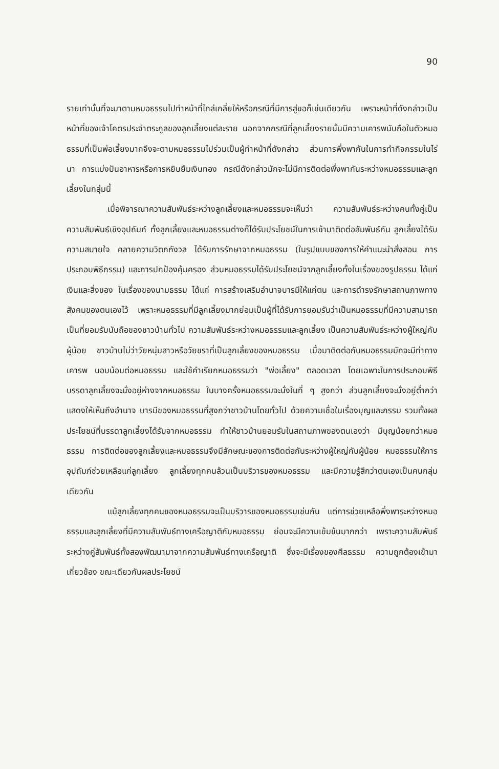90
รายเท่านั้นที่จะมาตามหมอธรรมไปทำหน้าที่ไกล่เกลี่ยให้หรือกรณีที่มีการสู่ขอก็เช่นเดียวกัน เพราะหน้าที่ดังกล่าวเป็นหน้าที่ของเจ้าโคตรประจำตระกูลของลูกเลี้ยงแต่ละราย นอกจากกรณีที่ลูกเลี้ยงรายนั้นมีความเคารพนับถือในตัวหมอธรรมที่เป็นพ่อเลี้ยงมากจึงจะตามหมอธรรมไปร่วมเป็นผู้ทำหน้าที่ดังกล่าว ส่วนการพึ่งพากันในการทำกิจกรรมในไร่นา การแบ่งปันอาหารหรือการหยิบยืมเงินทอง กรณีดังกล่าวมักจะไม่มีการติดต่อพึ่งพากันระหว่างหมอธรรมและลูกเลี้ยงในกลุ่มนี้
เมื่อพิจารณาความสัมพันธ์ระหว่างลูกเลี้ยงและหมอธรรมจะเห็นว่า ความสัมพันธ์ระหว่างคนทั้งคู่เป็นความสัมพันธ์เชิงอุปถัมภ์ ทั้งลูกเลี้ยงและหมอธรรมต่างก็ได้รับประโยชน์ในการเข้ามาติดต่อสัมพันธ์กัน ลูกเลี้ยงได้รับความสบายใจ คลายความวิตกกังวล ได้รับการรักษาจากหมอธรรม (ในรูปแบบของการให้คำแนะนำสั่งสอน การประกอบพิธีกรรม) และการปกป้องคุ้มครอง ส่วนหมอธรรมได้รับประโยชน์จากลูกเลี้ยงทั้งในเรื่องของรูปธรรม ได้แก่ เงินและสิ่งของ ในเรื่องของนามธรรม ได้แก่ การสร้างเสริมอำนาจบารมีให้แก่ตน และการดำรงรักษาสถานภาพทางสังคมของตนเองไว้ เพราะหมอธรรมที่มีลูกเลี้ยงมากย่อมเป็นผู้ที่ได้รับการยอมรับว่าเป็นหมอธรรมที่มีความสามารถเป็นที่ยอมรับนับถือของชาวบ้านทั่วไป ความสัมพันธ์ระหว่างหมอธรรมและลูกเลี้ยง เป็นความสัมพันธ์ระหว่างผู้ใหญ่กับผู้น้อย ชาวบ้านไม่ว่าวัยหนุ่มสาวหรือวัยชราที่เป็นลูกเลี้ยงของหมอธรรม เมื่อมาติดต่อกับหมอธรรมมักจะมีท่าทางเคารพ นอบน้อมต่อหมอธรรม และใช้คำเรียกหมอธรรมว่า "พ่อเลี้ยง" ตลอดเวลา โดยเฉพาะในการประกอบพิธี บรรดาลูกเลี้ยงจะนั่งอยู่ห่างจากหมอธรรม ในบางครั้งหมอธรรมจะนั่งในที่ ๆ สูงกว่า ส่วนลูกเลี้ยงจะนั่งอยู่ต่ำกว่า แสดงให้เห็นถึงอำนาจ บารมีของหมอธรรมที่สูงกว่าชาวบ้านโดยทั่วไป ด้วยความเชื่อในเรื่องบุญและกรรม รวมทั้งผลประโยชน์ที่บรรดาลูกเลี้ยงได้รับจากหมอธรรม ทำให้ชาวบ้านยอมรับในสถานภาพของตนเองว่า มีบุญน้อยกว่าหมอธรรม การติดต่อของลูกเลี้ยงและหมอธรรมจึงมีลักษณะของการติดต่อกันระหว่างผู้ใหญ่กับผู้น้อย หมอธรรมให้การอุปถัมภ์ช่วยเหลือแก่ลูกเลี้ยง ลูกเลี้ยงทุกคนล้วนเป็นบริวารของหมอธรรม และมีความรู้สึกว่าตนเองเป็นคนกลุ่มเดียวกัน
แม้ลูกเลี้ยงทุกคนของหมอธรรมจะเป็นบริวารของหมอธรรมเช่นกัน แต่การช่วยเหลือพึ่งพาระหว่างหมอธรรมและลูกเลี้ยงที่มีความสัมพันธ์ทางเครือญาติกับหมอธรรม ย่อมจะมีความเข้มข้นมากกว่า เพราะความสัมพันธ์ระหว่างคู่สัมพันธ์ทั้งสองพัฒนามาจากความสัมพันธ์ทางเครือญาติ ซึ่งจะมีเรื่องของศีลธรรม ความถูกต้องเข้ามาเกี่ยวข้อง ขณะเดียวกันผลประโยชน์